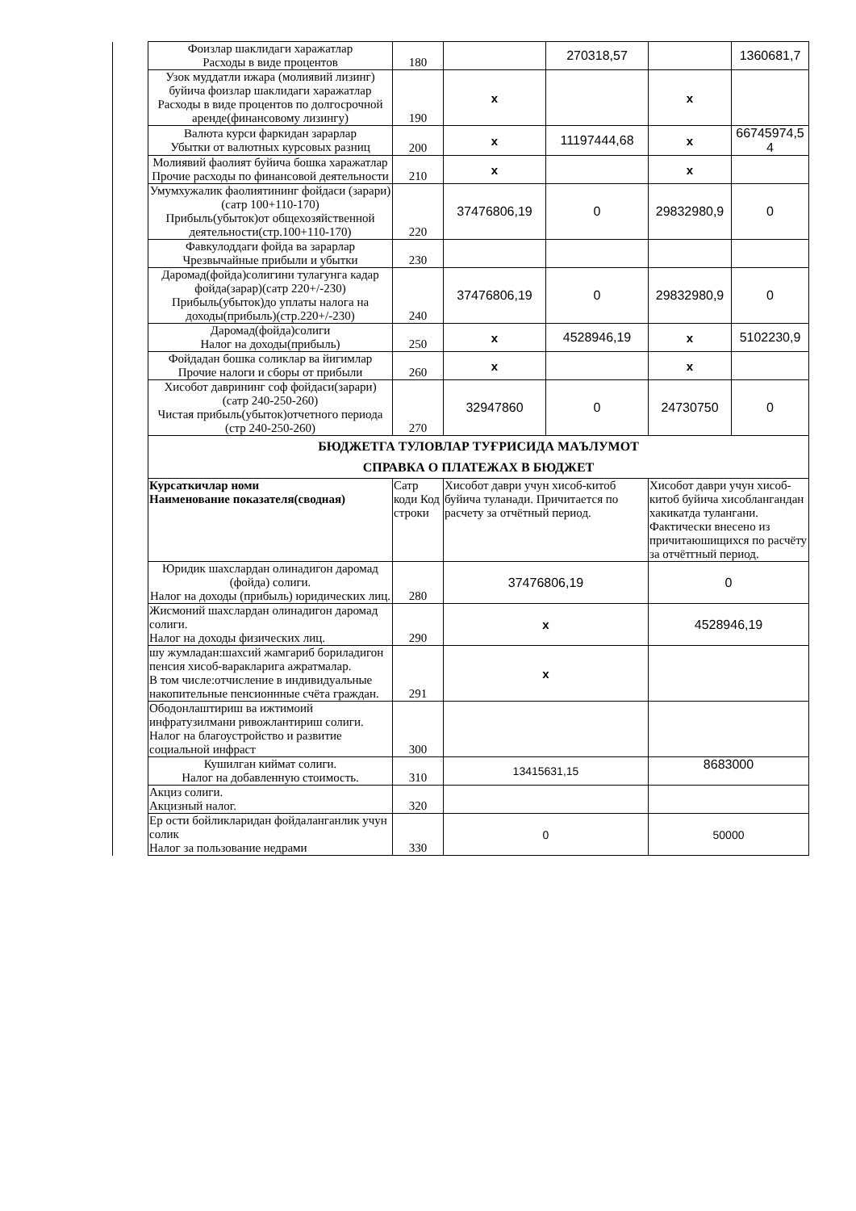| | Фоизлар шаклидаги харажатлар Расходы в виде процентов | 180 | | 270318,57 | | 1360681,7 |
| | Узок муддатли ижара (молиявий лизинг) буйича фоизлар шаклидаги харажатлар Расходы в виде процентов по долгосрочной аренде(финансовому лизингу) | 190 | x | | x | |
| | Валюта курси фаркидан зарарлар Убытки от валютных курсовых разниц | 200 | x | 11197444,68 | x | 66745974,5 4 |
| | Молиявий фаолият буйича бошка харажатлар Прочие расходы по финансовой деятельности | 210 | x | | x | |
| | Умумхужалик фаолиятининг фойдаси (зарари)(сатр 100+110-170) Прибыль(убыток)от общехозяйственной деятельности(стр.100+110-170) | 220 | 37476806,19 | 0 | 29832980,9 | 0 |
| | Фавкулоддаги фойда ва зарарлар Чрезвычайные прибыли и убытки | 230 | | | | |
| | Даромад(фойда)солигини тулагунга кадар фойда(зарар)(сатр 220+/-230) Прибыль(убыток)до уплаты налога на доходы(прибыль)(стр.220+/-230) | 240 | 37476806,19 | 0 | 29832980,9 | 0 |
| | Даромад(фойда)солиги Налог на доходы(прибыль) | 250 | x | 4528946,19 | x | 5102230,9 |
| | Фойдадан бошка соликлар ва йигимлар Прочие налоги и сборы от прибыли | 260 | x | | x | |
| | Хисобот даврининг соф фойдаси(зарари) (сатр 240-250-260) Чистая прибыль(убыток)отчетного периода (стр 240-250-260) | 270 | 32947860 | 0 | 24730750 | 0 |
| | БЮДЖЕТГА ТУЛОВЛАР ТУҒРИСИДА МАЪЛУМОТ СПРАВКА О ПЛАТЕЖАХ В БЮДЖЕТ | | | | | |
| | Курсаткичлар номи Наименование показателя(сводная) | Сатр коди Код строки | Хисобот даври учун хисоб-китоб буйича туланади. Причитается по расчету за отчётный период. | | Хисобот даври учун хисоб-китоб буйича хисоблангандан хакикатда тулангани. Фактически внесено из причитаюшищихся по расчёту за отчётгный период. | |
| | Юридик шахслардан олинадигон даромад (фойда) солиги. Налог на доходы (прибыль) юридических лиц. | 280 | 37476806,19 | | 0 | |
| | Жисмоний шахслардан олинадигон даромад солиги. Налог на доходы физических лиц. | 290 | x | | 4528946,19 | |
| | шу жумладан:шахсий жамгариб бориладигон пенсия хисоб-варакларига ажратмалар. В том числе:отчисление в индивидуальные накопительные пенсионнные счёта граждан. | 291 | x | | | |
| | Ободонлаштириш ва ижтимоий инфратузилмани ривожлантириш солиги. Налог на благоустройство и развитие социальной инфраст | 300 | | | | |
| | Кушилган киймат солиги. Налог на добавленную стоимость. | 310 | 13415631,15 | | 8683000 | |
| | Акциз солиги. Акцизный налог. | 320 | | | | |
| | Ер ости бойликларидан фойдаланганлик учун солик Налог за пользование недрами | 330 | 0 | | 50000 | |